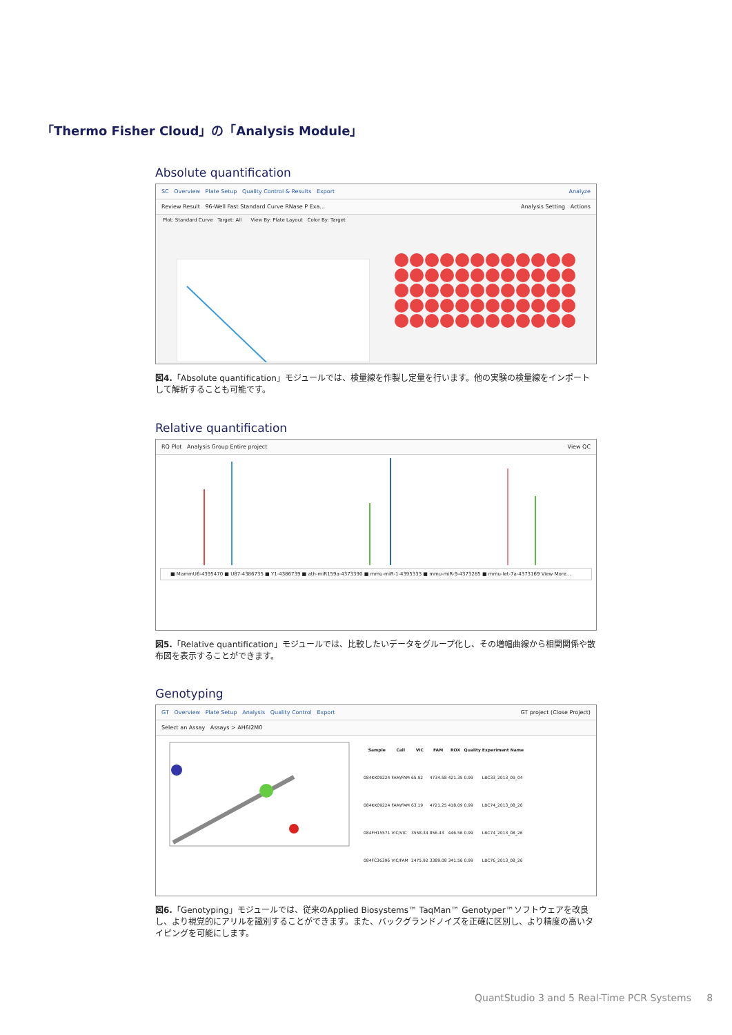「Thermo Fisher Cloud」の「Analysis Module」
Absolute quantification
SC Overview Plate Setup Quality Control & Results Export Analyze
Review Result 96-Well Fast Standard Curve RNase P Exa... Analysis Setting Actions
Plot: Standard Curve Target: All View By: Plate Layout Color By: Target
図4.「Absolute quantification」モジュールでは、検量線を作製し定量を行います。他の実験の検量線をインポートして解析することも可能です。
Relative quantification
RQ Plot Analysis Group Entire project View QC
■ MammU6-4395470 ■ U87-4386735 ■ Y1-4386739 ■ ath-miR159a-4373390 ■ mmu-miR-1-4395333 ■ mmu-miR-9-4373285 ■ mmu-let-7a-4373169 View More...
図5.「Relative quantification」モジュールでは、比較したいデータをグループ化し、その増幅曲線から相関関係や散布図を表示することができます。
Genotyping
GT Overview Plate Setup Analysis Quality Control Export GT project (Close Project)
Select an Assay Assays > AH6I2M0
| Sample | Call | VIC | FAM | ROX | Quality | Experiment Name |
| --- | --- | --- | --- | --- | --- | --- |
| 084KK09224 | FAM/FAM | 65.92 | 4734.58 | 421.35 | 0.99 | LBC33_2013_09_04 |
| 084KK09224 | FAM/FAM | 63.19 | 4721.25 | 418.09 | 0.99 | LBC74_2013_08_26 |
| 084FH15571 | VIC/VIC | 3558.34 | 856.43 | 446.56 | 0.99 | LBC74_2013_08_26 |
| 084FC36396 | VIC/FAM | 2475.92 | 3389.08 | 341.56 | 0.99 | LBC76_2013_08_26 |
図6.「Genotyping」モジュールでは、従来のApplied Biosystems™ TaqMan™ Genotyper™ソフトウェアを改良し、より視覚的にアリルを識別することができます。また、バックグランドノイズを正確に区別し、より精度の高いタイピングを可能にします。
QuantStudio 3 and 5 Real-Time PCR Systems 8